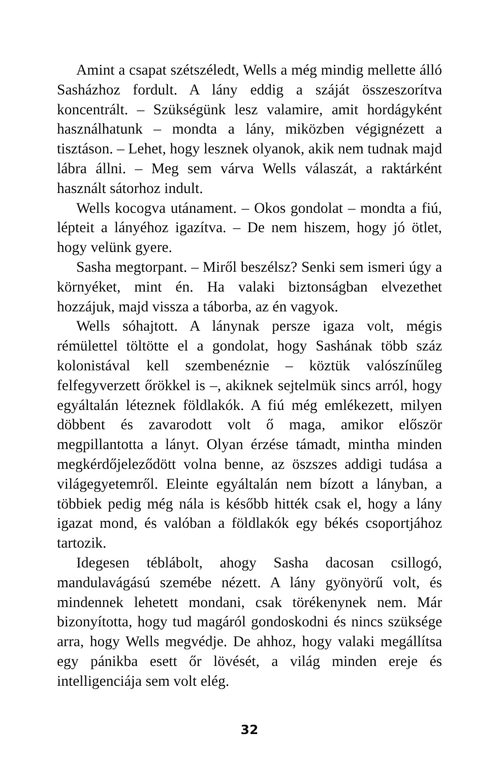Amint a csapat szétszéledt, Wells a még mindig mellette álló Sasházhoz fordult. A lány eddig a száját összeszorítva koncentrált. – Szükségünk lesz valamire, amit hordágyként használhatunk – mondta a lány, miközben végignézett a tisztáson. – Lehet, hogy lesznek olyanok, akik nem tudnak majd lábra állni. – Meg sem várva Wells válaszát, a raktárként használt sátorhoz indult.
Wells kocogva utánament. – Okos gondolat – mondta a fiú, lépteit a lányéhoz igazítva. – De nem hiszem, hogy jó ötlet, hogy velünk gyere.
Sasha megtorpant. – Miről beszélsz? Senki sem ismeri úgy a környéket, mint én. Ha valaki biztonságban elvezethet hozzájuk, majd vissza a táborba, az én vagyok.
Wells sóhajtott. A lánynak persze igaza volt, mégis rémülettel töltötte el a gondolat, hogy Sashának több száz kolonistával kell szembenéznie – köztük valószínűleg felfegyverzett őrökkel is –, akiknek sejtelmük sincs arról, hogy egyáltalán léteznek földlakók. A fiú még emlékezett, milyen döbbent és zavarodott volt ő maga, amikor először megpillantotta a lányt. Olyan érzése támadt, mintha minden megkérdőjeleződött volna benne, az öszszes addigi tudása a világegyetemről. Eleinte egyáltalán nem bízott a lányban, a többiek pedig még nála is később hitték csak el, hogy a lány igazat mond, és valóban a földlakók egy békés csoportjához tartozik.
Idegesen téblábolt, ahogy Sasha dacosan csillogó, mandulavágású szemébe nézett. A lány gyönyörű volt, és mindennek lehetett mondani, csak törékenynek nem. Már bizonyította, hogy tud magáról gondoskodni és nincs szüksége arra, hogy Wells megvédje. De ahhoz, hogy valaki megállítsa egy pánikba esett őr lövését, a világ minden ereje és intelligenciája sem volt elég.
32